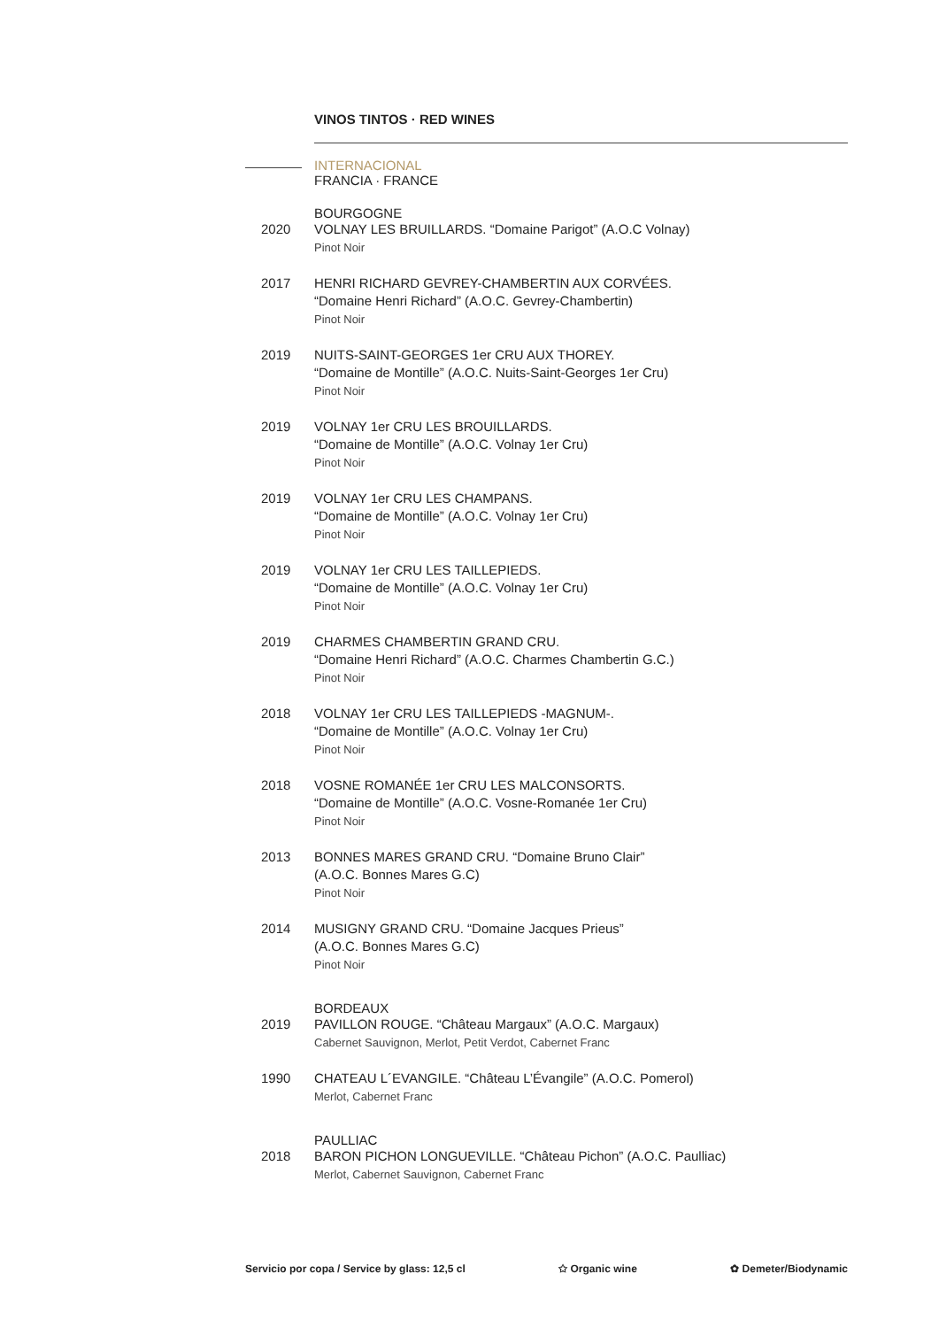VINOS TINTOS · RED WINES
INTERNACIONAL
FRANCIA · FRANCE
BOURGOGNE
2020 VOLNAY LES BRUILLARDS. “Domaine Parigot” (A.O.C Volnay)
Pinot Noir
2017 HENRI RICHARD GEVREY-CHAMBERTIN AUX CORVÉES.
“Domaine Henri Richard” (A.O.C. Gevrey-Chambertin)
Pinot Noir
2019 NUITS-SAINT-GEORGES 1er CRU AUX THOREY.
“Domaine de Montille” (A.O.C. Nuits-Saint-Georges 1er Cru)
Pinot Noir
2019 VOLNAY 1er CRU LES BROUILLARDS.
“Domaine de Montille” (A.O.C. Volnay 1er Cru)
Pinot Noir
2019 VOLNAY 1er CRU LES CHAMPANS.
“Domaine de Montille” (A.O.C. Volnay 1er Cru)
Pinot Noir
2019 VOLNAY 1er CRU LES TAILLEPIEDS.
“Domaine de Montille” (A.O.C. Volnay 1er Cru)
Pinot Noir
2019 CHARMES CHAMBERTIN GRAND CRU.
“Domaine Henri Richard” (A.O.C. Charmes Chambertin G.C.)
Pinot Noir
2018 VOLNAY 1er CRU LES TAILLEPIEDS -MAGNUM-.
“Domaine de Montille” (A.O.C. Volnay 1er Cru)
Pinot Noir
2018 VOSNE ROMANÉE 1er CRU LES MALCONSORTS.
“Domaine de Montille” (A.O.C. Vosne-Romanée 1er Cru)
Pinot Noir
2013 BONNES MARES GRAND CRU. “Domaine Bruno Clair”
(A.O.C. Bonnes Mares G.C)
Pinot Noir
2014 MUSIGNY GRAND CRU. “Domaine Jacques Prieus”
(A.O.C. Bonnes Mares G.C)
Pinot Noir
BORDEAUX
2019 PAVILLON ROUGE. “Château Margaux” (A.O.C. Margaux)
Cabernet Sauvignon, Merlot, Petit Verdot, Cabernet Franc
1990 CHATEAU L´EVANGILE. “Château L’Évangile” (A.O.C. Pomerol)
Merlot, Cabernet Franc
PAULLIAC
2018 BARON PICHON LONGUEVILLE. “Château Pichon” (A.O.C. Paulliac)
Merlot, Cabernet Sauvignon, Cabernet Franc
Servicio por copa / Service by glass: 12,5 cl ✩ Organic wine ✿ Demeter/Biodynamic